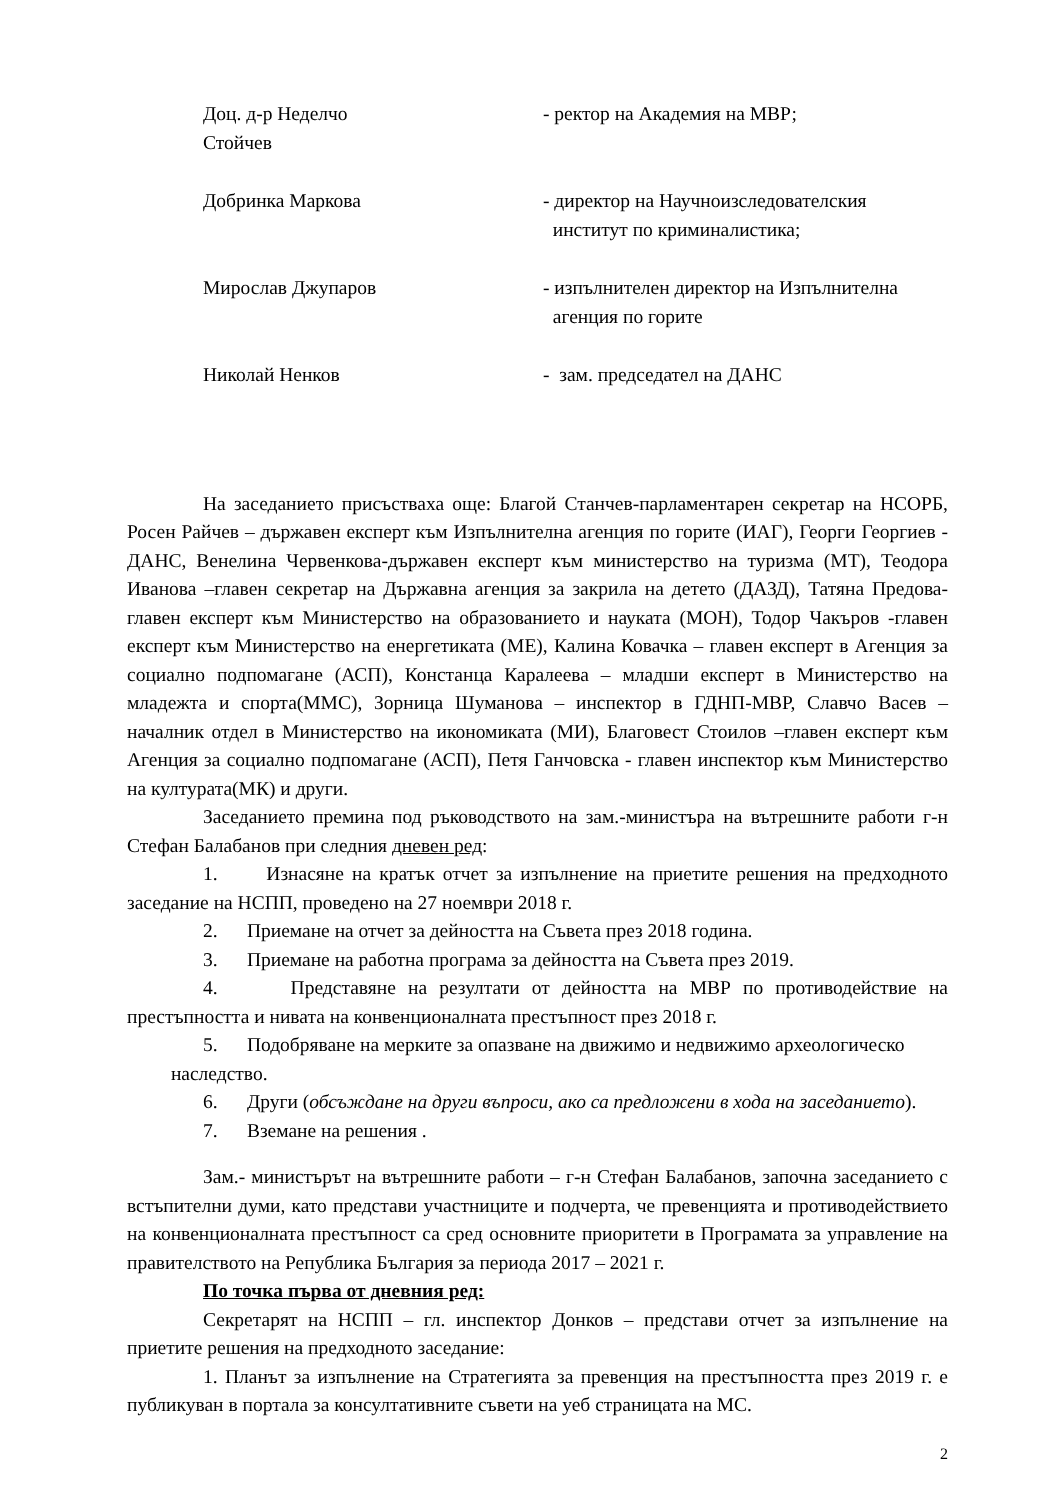Доц. д-р Неделчо
Стойчев
- ректор на Академия на МВР;
Добринка Маркова - директор на Научноизследователския
институт по криминалистика;
Мирослав Джупаров - изпълнителен директор на Изпълнителна
агенция по горите
Николай Ненков - зам. председател на ДАНС
На заседанието присъстваха още: Благой Станчев-парламентарен секретар на НСОРБ, Росен Райчев – държавен експерт към Изпълнителна агенция по горите (ИАГ), Георги Георгиев - ДАНС, Венелина Червенкова-държавен експерт към министерство на туризма (МТ), Теодора Иванова –главен секретар на Държавна агенция за закрила на детето (ДАЗД), Татяна Предова-главен експерт към Министерство на образованието и науката (МОН), Тодор Чакъров -главен експерт към Министерство на енергетиката (МЕ), Калина Ковачка – главен експерт в Агенция за социално подпомагане (АСП), Констанца Каралеева – младши експерт в Министерство на младежта и спорта(ММС), Зорница Шуманова – инспектор в ГДНП-МВР, Славчо Васев – началник отдел в Министерство на икономиката (МИ), Благовест Стоилов –главен експерт към Агенция за социално подпомагане (АСП), Петя Ганчовска - главен инспектор към Министерство на културата(МК) и други.
Заседанието премина под ръководството на зам.-министъра на вътрешните работи г-н Стефан Балабанов при следния дневен ред:
1. Изнасяне на кратък отчет за изпълнение на приетите решения на предходното заседание на НСПП, проведено на 27 ноември 2018 г.
2. Приемане на отчет за дейността на Съвета през 2018 година.
3. Приемане на работна програма за дейността на Съвета през 2019.
4. Представяне на резултати от дейността на МВР по противодействие на престъпността и нивата на конвенционалната престъпност през 2018 г.
5. Подобряване на мерките за опазване на движимо и недвижимо археологическо
наследство.
6. Други (обсъждане на други въпроси, ако са предложени в хода на заседанието).
7. Вземане на решения .
Зам.- министърът на вътрешните работи – г-н Стефан Балабанов, започна заседанието с встъпителни думи, като представи участниците и подчерта, че превенцията и противодействието на конвенционалната престъпност са сред основните приоритети в Програмата за управление на правителството на Република България за периода 2017 – 2021 г.
По точка първа от дневния ред:
Секретарят на НСПП – гл. инспектор Донков – представи отчет за изпълнение на приетите решения на предходното заседание:
1. Планът за изпълнение на Стратегията за превенция на престъпността през 2019 г. е публикуван в портала за консултативните съвети на уеб страницата на МС.
2